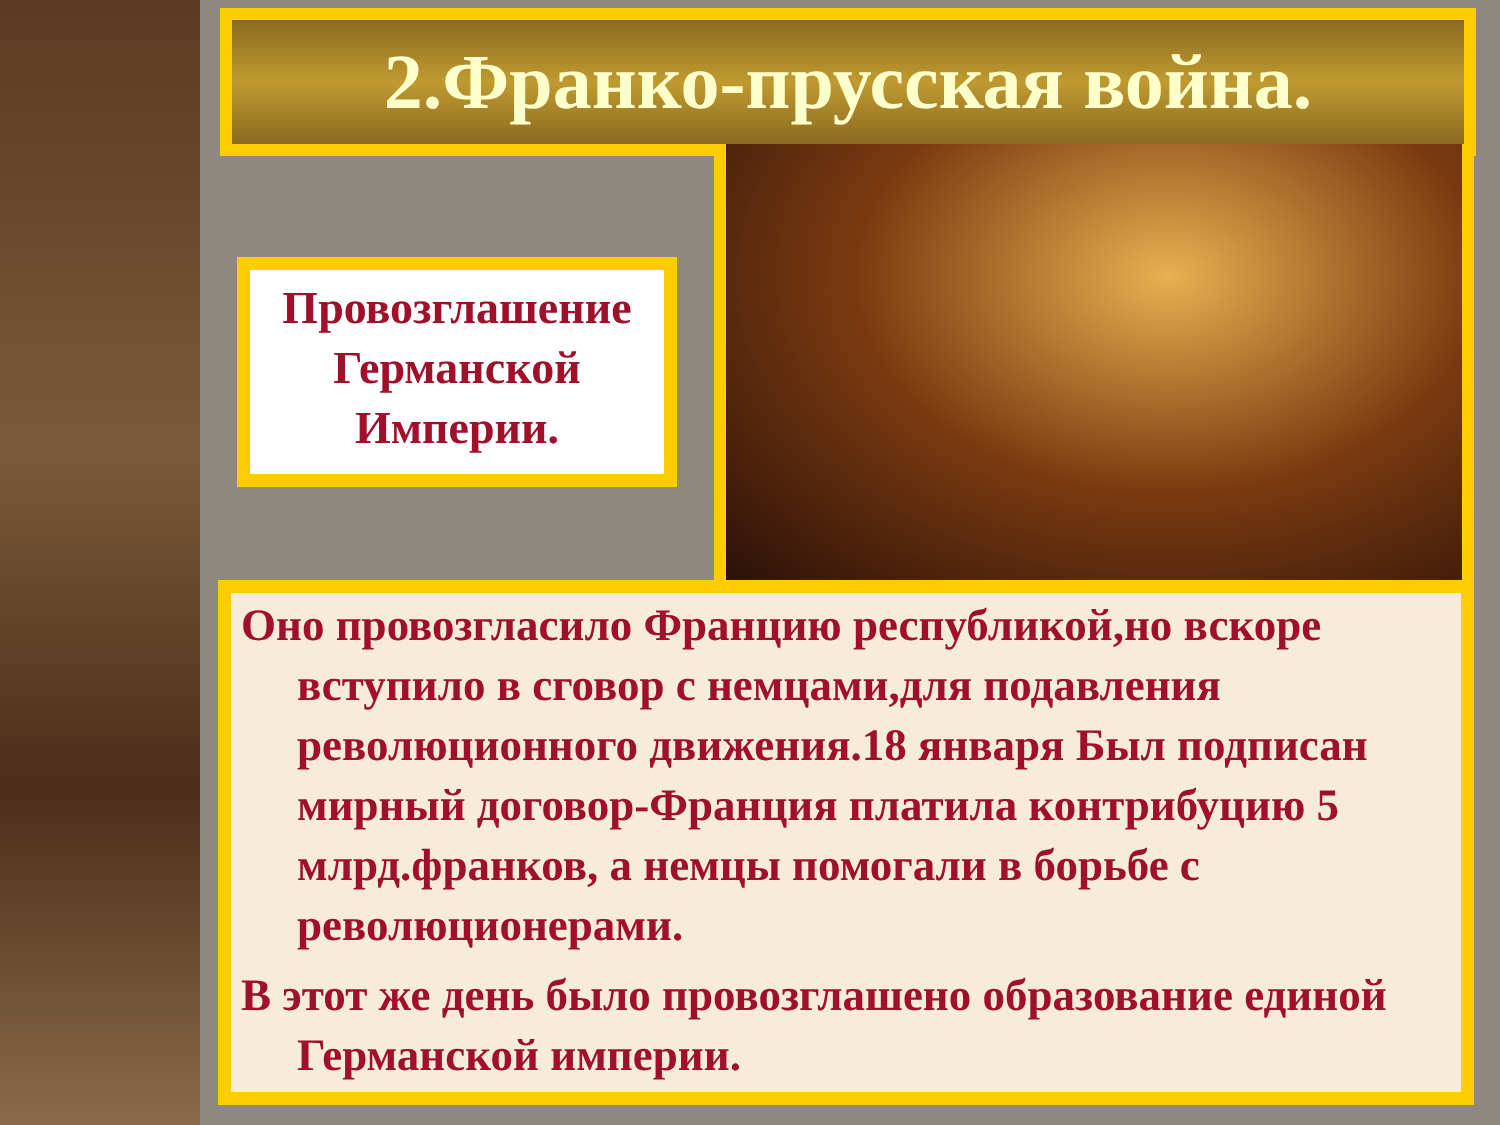2.Франко-прусская война.
Провозглашение Германской Империи.
Оно провозгласило Францию республикой,но вскоре вступило в сговор с немцами,для подавления революционного движения.18 января Был подписан мирный договор-Франция платила контрибуцию 5 млрд.франков, а немцы помогали в борьбе с революционерами.
В этот же день было провозглашено образование единой Германской империи.